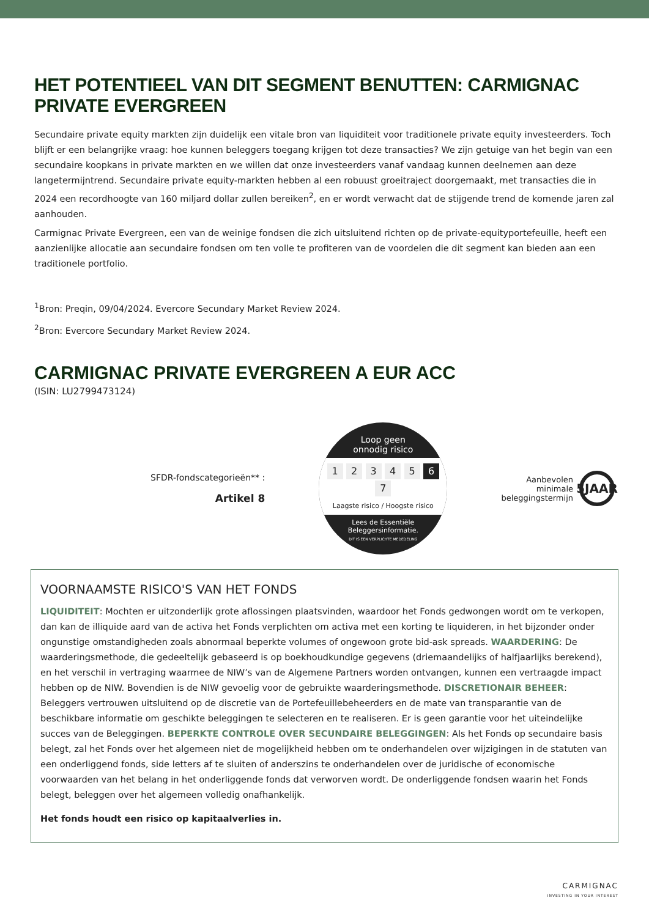HET POTENTIEEL VAN DIT SEGMENT BENUTTEN: CARMIGNAC PRIVATE EVERGREEN
Secundaire private equity markten zijn duidelijk een vitale bron van liquiditeit voor traditionele private equity investeerders. Toch blijft er een belangrijke vraag: hoe kunnen beleggers toegang krijgen tot deze transacties? We zijn getuige van het begin van een secundaire koopkans in private markten en we willen dat onze investeerders vanaf vandaag kunnen deelnemen aan deze langetermijntrend. Secundaire private equity-markten hebben al een robuust groeitraject doorgemaakt, met transacties die in 2024 een recordhoogte van 160 miljard dollar zullen bereiken<sup>2</sup>, en er wordt verwacht dat de stijgende trend de komende jaren zal aanhouden.
Carmignac Private Evergreen, een van de weinige fondsen die zich uitsluitend richten op de private-equityportefeuille, heeft een aanzienlijke allocatie aan secundaire fondsen om ten volle te profiteren van de voordelen die dit segment kan bieden aan een traditionele portfolio.
<sup>1</sup> Bron: Preqin, 09/04/2024. Evercore Secundary Market Review 2024.
<sup>2</sup> Bron: Evercore Secundary Market Review 2024.
CARMIGNAC PRIVATE EVERGREEN A EUR ACC
(ISIN: LU2799473124)
SFDR-fondscategorieën** :
Artikel 8
Loop geen
onnodig risico
1 2 3 4 5 6 7
Laagste risico / Hoogste risico
Lees de Essentiële
Beleggersinformatie.
DIT IS EEN VERPLICHTE MEDEDELING
Aanbevolen
minimale
beleggingstermijn
5JAAR
VOORNAAMSTE RISICO'S VAN HET FONDS
LIQUIDITEIT: Mochten er uitzonderlijk grote aflossingen plaatsvinden, waardoor het Fonds gedwongen wordt om te verkopen, dan kan de illiquide aard van de activa het Fonds verplichten om activa met een korting te liquideren, in het bijzonder onder ongunstige omstandigheden zoals abnormaal beperkte volumes of ongewoon grote bid-ask spreads. WAARDERING: De waarderingsmethode, die gedeeltelijk gebaseerd is op boekhoudkundige gegevens (driemaandelijks of halfjaarlijks berekend), en het verschil in vertraging waarmee de NIW’s van de Algemene Partners worden ontvangen, kunnen een vertraagde impact hebben op de NIW. Bovendien is de NIW gevoelig voor de gebruikte waarderingsmethode. DISCRETIONAIR BEHEER: Beleggers vertrouwen uitsluitend op de discretie van de Portefeuillebeheerders en de mate van transparantie van de beschikbare informatie om geschikte beleggingen te selecteren en te realiseren. Er is geen garantie voor het uiteindelijke succes van de Beleggingen. BEPERKTE CONTROLE OVER SECUNDAIRE BELEGGINGEN: Als het Fonds op secundaire basis belegt, zal het Fonds over het algemeen niet de mogelijkheid hebben om te onderhandelen over wijzigingen in de statuten van een onderliggend fonds, side letters af te sluiten of anderszins te onderhandelen over de juridische of economische voorwaarden van het belang in het onderliggende fonds dat verworven wordt. De onderliggende fondsen waarin het Fonds belegt, beleggen over het algemeen volledig onafhankelijk.
Het fonds houdt een risico op kapitaalverlies in.
CARMIGNAC
INVESTING IN YOUR INTEREST